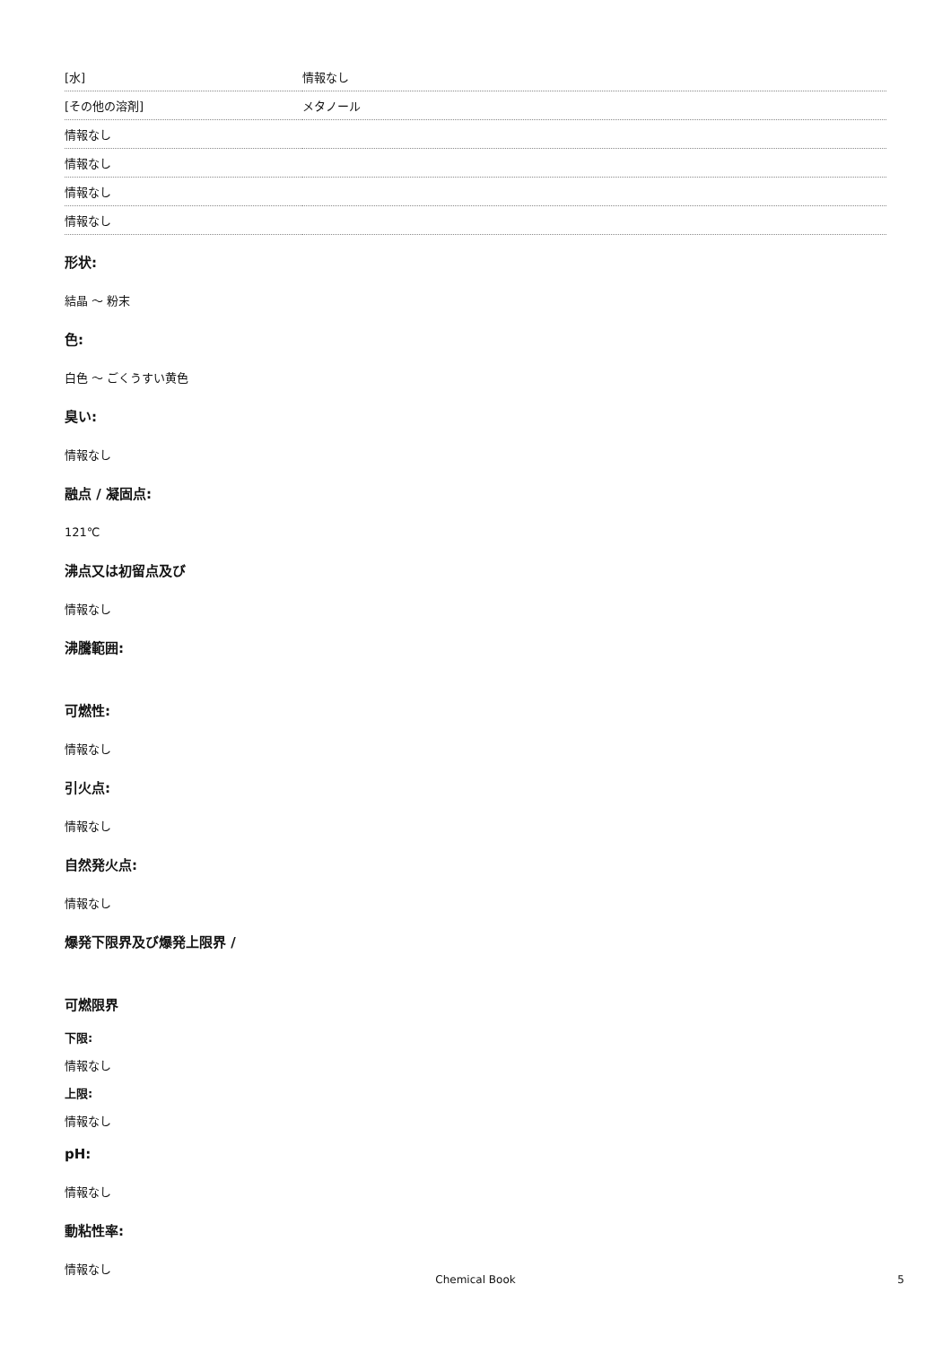| [水] | 情報なし |
| [その他の溶剤] | メタノール |
| 情報なし | |
| 情報なし | |
| 情報なし | |
| 情報なし | |
形状:
結晶 ～ 粉末
色:
白色 ～ ごくうすい黄色
臭い:
情報なし
融点 / 凝固点:
121℃
沸点又は初留点及び
情報なし
沸騰範囲:
可燃性:
情報なし
引火点:
情報なし
自然発火点:
情報なし
爆発下限界及び爆発上限界 /
可燃限界
下限:
情報なし
上限:
情報なし
pH:
情報なし
動粘性率:
情報なし
Chemical Book 5